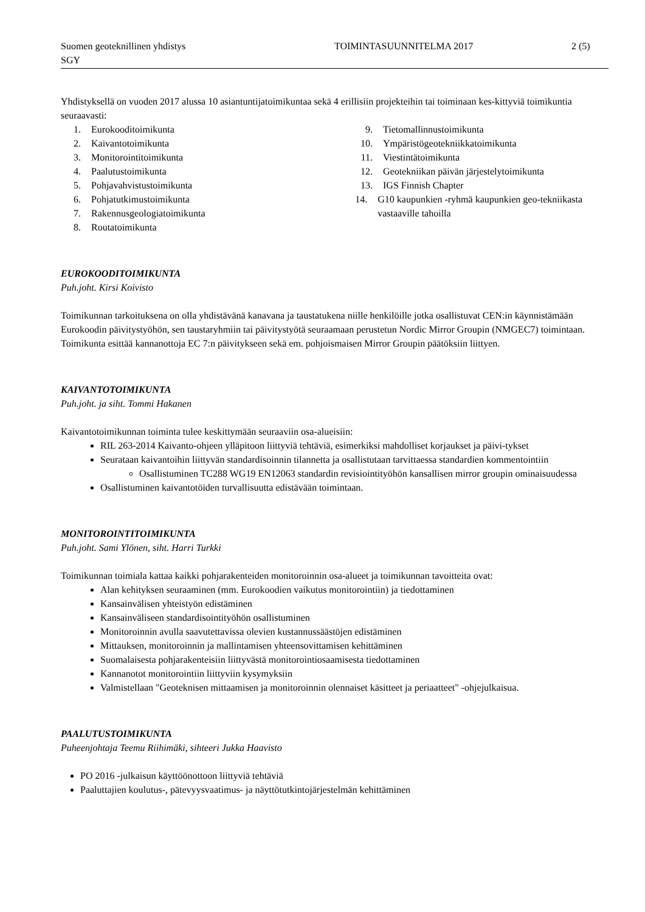Suomen geoteknillinen yhdistys
SGY
TOIMINTASUUNNITELMA 2017 2 (5)
Yhdistyksellä on vuoden 2017 alussa 10 asiantuntijatoimikuntaa sekä 4 erillisiin projekteihin tai toiminaan kes-kittyviä toimikuntia seuraavasti:
1. Eurokooditoimikunta
2. Kaivantotoimikunta
3. Monitorointitoimikunta
4. Paalutustoimikunta
5. Pohjavahvistustoimikunta
6. Pohjatutkimustoimikunta
7. Rakennusgeologiatoimikunta
8. Routatoimikunta
9. Tietomallinnustoimikunta
10. Ympäristögeotekniikkatoimikunta
11. Viestintätoimikunta
12. Geotekniikan päivän järjestelytoimikunta
13. IGS Finnish Chapter
14. G10 kaupunkien -ryhmä kaupunkien geo-tekniikasta vastaaville tahoilla
EUROKOODITOIMIKUNTA
Puh.joht. Kirsi Koivisto
Toimikunnan tarkoituksena on olla yhdistävänä kanavana ja taustatukena niille henkilöille jotka osallistuvat CEN:in käynnistämään Eurokoodin päivitystyöhön, sen taustaryhmiin tai päivitystyötä seuraamaan perustetun Nordic Mirror Groupin (NMGEC7) toimintaan. Toimikunta esittää kannanottoja EC 7:n päivitykseen sekä em. pohjoismaisen Mirror Groupin päätöksiin liittyen.
KAIVANTOTOIMIKUNTA
Puh.joht. ja siht. Tommi Hakanen
Kaivantotoimikunnan toiminta tulee keskittymään seuraaviin osa-alueisiin:
RIL 263-2014 Kaivanto-ohjeen ylläpitoon liittyviä tehtäviä, esimerkiksi mahdolliset korjaukset ja päivi-tykset
Seurataan kaivantoihin liittyvän standardisoinnin tilannetta ja osallistutaan tarvittaessa standardien kommentointiin
Osallistuminen TC288 WG19 EN12063 standardin revisiointityöhön kansallisen mirror groupin ominaisuudessa
Osallistuminen kaivantotöiden turvallisuutta edistävään toimintaan.
MONITOROINTITOIMIKUNTA
Puh.joht. Sami Ylönen, siht. Harri Turkki
Toimikunnan toimiala kattaa kaikki pohjarakenteiden monitoroinnin osa-alueet ja toimikunnan tavoitteita ovat:
Alan kehityksen seuraaminen (mm. Eurokoodien vaikutus monitorointiin) ja tiedottaminen
Kansainvälisen yhteistyön edistäminen
Kansainväliseen standardisointityöhön osallistuminen
Monitoroinnin avulla saavutettavissa olevien kustannussäästöjen edistäminen
Mittauksen, monitoroinnin ja mallintamisen yhteensovittamisen kehittäminen
Suomalaisesta pohjarakenteisiin liittyvästä monitorointiosaamisesta tiedottaminen
Kannanotot monitorointiin liittyviin kysymyksiin
Valmistellaan "Geoteknisen mittaamisen ja monitoroinnin olennaiset käsitteet ja periaatteet" -ohjejulkaisua.
PAALUTUSTOIMIKUNTA
Puheenjohtaja Teemu Riihimäki, sihteeri Jukka Haavisto
PO 2016 -julkaisun käyttöönottoon liittyviä tehtäviä
Paaluttajien koulutus-, pätevyysvaatimus- ja näyttötutkintojärjestelmän kehittäminen